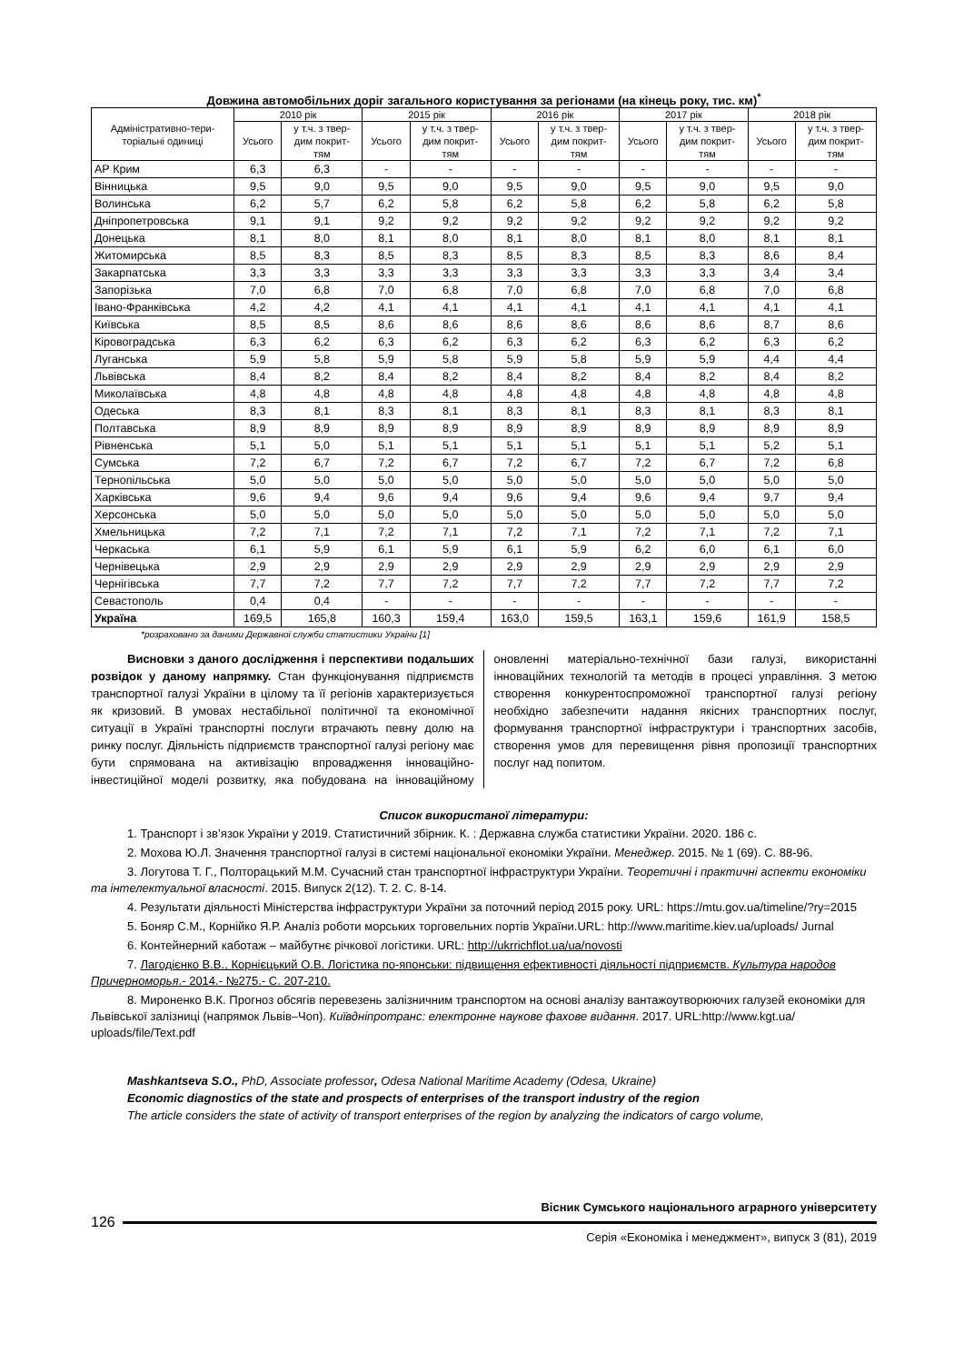Довжина автомобільних доріг загального користування за регіонами (на кінець року, тис. км)<sup>*</sup>
| Адміністративно-тери- торіальні одиниці | 2010 рік | | 2015 рік | | 2016 рік | | 2017 рік | | 2018 рік | |
| --- | --- | --- | --- | --- | --- | --- | --- | --- | --- | --- |
| | Усього | у т.ч. з твер- дим покрит- тям | Усього | у т.ч. з твер- дим покрит- тям | Усього | у т.ч. з твер- дим покрит- тям | Усього | у т.ч. з твер- дим покрит- тям | Усього | у т.ч. з твер- дим покрит- тям |
| АР Крим | 6,3 | 6,3 | - | - | - | - | - | - | - | - |
| Вінницька | 9,5 | 9,0 | 9,5 | 9,0 | 9,5 | 9,0 | 9,5 | 9,0 | 9,5 | 9,0 |
| Волинська | 6,2 | 5,7 | 6,2 | 5,8 | 6,2 | 5,8 | 6,2 | 5,8 | 6,2 | 5,8 |
| Дніпропетровська | 9,1 | 9,1 | 9,2 | 9,2 | 9,2 | 9,2 | 9,2 | 9,2 | 9,2 | 9,2 |
| Донецька | 8,1 | 8,0 | 8,1 | 8,0 | 8,1 | 8,0 | 8,1 | 8,0 | 8,1 | 8,1 |
| Житомирська | 8,5 | 8,3 | 8,5 | 8,3 | 8,5 | 8,3 | 8,5 | 8,3 | 8,6 | 8,4 |
| Закарпатська | 3,3 | 3,3 | 3,3 | 3,3 | 3,3 | 3,3 | 3,3 | 3,3 | 3,4 | 3,4 |
| Запорізька | 7,0 | 6,8 | 7,0 | 6,8 | 7,0 | 6,8 | 7,0 | 6,8 | 7,0 | 6,8 |
| Івано-Франківська | 4,2 | 4,2 | 4,1 | 4,1 | 4,1 | 4,1 | 4,1 | 4,1 | 4,1 | 4,1 |
| Київська | 8,5 | 8,5 | 8,6 | 8,6 | 8,6 | 8,6 | 8,6 | 8,6 | 8,7 | 8,6 |
| Кіровоградська | 6,3 | 6,2 | 6,3 | 6,2 | 6,3 | 6,2 | 6,3 | 6,2 | 6,3 | 6,2 |
| Луганська | 5,9 | 5,8 | 5,9 | 5,8 | 5,9 | 5,8 | 5,9 | 5,9 | 4,4 | 4,4 |
| Львівська | 8,4 | 8,2 | 8,4 | 8,2 | 8,4 | 8,2 | 8,4 | 8,2 | 8,4 | 8,2 |
| Миколаївська | 4,8 | 4,8 | 4,8 | 4,8 | 4,8 | 4,8 | 4,8 | 4,8 | 4,8 | 4,8 |
| Одеська | 8,3 | 8,1 | 8,3 | 8,1 | 8,3 | 8,1 | 8,3 | 8,1 | 8,3 | 8,1 |
| Полтавська | 8,9 | 8,9 | 8,9 | 8,9 | 8,9 | 8,9 | 8,9 | 8,9 | 8,9 | 8,9 |
| Рівненська | 5,1 | 5,0 | 5,1 | 5,1 | 5,1 | 5,1 | 5,1 | 5,1 | 5,2 | 5,1 |
| Сумська | 7,2 | 6,7 | 7,2 | 6,7 | 7,2 | 6,7 | 7,2 | 6,7 | 7,2 | 6,8 |
| Тернопільська | 5,0 | 5,0 | 5,0 | 5,0 | 5,0 | 5,0 | 5,0 | 5,0 | 5,0 | 5,0 |
| Харківська | 9,6 | 9,4 | 9,6 | 9,4 | 9,6 | 9,4 | 9,6 | 9,4 | 9,7 | 9,4 |
| Херсонська | 5,0 | 5,0 | 5,0 | 5,0 | 5,0 | 5,0 | 5,0 | 5,0 | 5,0 | 5,0 |
| Хмельницька | 7,2 | 7,1 | 7,2 | 7,1 | 7,2 | 7,1 | 7,2 | 7,1 | 7,2 | 7,1 |
| Черкаська | 6,1 | 5,9 | 6,1 | 5,9 | 6,1 | 5,9 | 6,2 | 6,0 | 6,1 | 6,0 |
| Чернівецька | 2,9 | 2,9 | 2,9 | 2,9 | 2,9 | 2,9 | 2,9 | 2,9 | 2,9 | 2,9 |
| Чернігівська | 7,7 | 7,2 | 7,7 | 7,2 | 7,7 | 7,2 | 7,7 | 7,2 | 7,7 | 7,2 |
| Севастополь | 0,4 | 0,4 | - | - | - | - | - | - | - | - |
| Україна | 169,5 | 165,8 | 160,3 | 159,4 | 163,0 | 159,5 | 163,1 | 159,6 | 161,9 | 158,5 |
*розраховано за даними Державної служби статистики України [1]
Висновки з даного дослідження і перспективи подальших розвідок у даному напрямку. Стан функціонування підприємств транспортної галузі України в цілому та її регіонів характеризується як кризовий. В умовах нестабільної політичної та економічної ситуації в Україні транспортні послуги втрачають певну долю на ринку послуг. Діяльність підприємств транспортної галузі регіону має бути спрямована на активізацію впровадження інноваційно-інвестиційної моделі розвитку, яка побудована на інноваційному оновленні матеріально-технічної бази галузі, використанні інноваційних технологій та методів в процесі управління. З метою створення конкурентоспроможної транспортної галузі регіону необхідно забезпечити надання якісних транспортних послуг, формування транспортної інфраструктури і транспортних засобів, створення умов для перевищення рівня пропозиції транспортних послуг над попитом.
Список використаної літератури:
1. Транспорт і зв’язок України у 2019. Статистичний збірник. К. : Державна служба статистики України. 2020. 186 с.
2. Мохова Ю.Л. Значення транспортної галузі в системі національної економіки України. Менеджер. 2015. № 1 (69). С. 88-96.
3. Логутова Т. Г., Полторацький М.М. Сучасний стан транспортної інфраструктури України. Теоретичні і практичні аспекти економіки та інтелектуальної власності. 2015. Випуск 2(12). Т. 2. С. 8-14.
4. Результати діяльності Міністерства інфраструктури України за поточний період 2015 року. URL: https://mtu.gov.ua/timeline/?ry=2015
5. Боняр С.М., Корнійко Я.Р. Аналіз роботи морських торговельних портів України.URL: http://www.maritime.kiev.ua/uploads/ Jurnal
6. Контейнерний каботаж – майбутнє річкової логістики. URL: http://ukrrichflot.ua/ua/novosti
7. Лагодієнко В.В., Корнієцький О.В. Логістика по-японськи: підвищення ефективності діяльності підприємств. Культура народов Причерноморья.- 2014.- №275.- С. 207-210.
8. Мироненко В.К. Прогноз обсягів перевезень залізничним транспортом на основі аналізу вантажоутворюючих галузей економіки для Львівської залізниці (напрямок Львів–Чоп). Київдніпротранс: електронне наукове фахове видання. 2017. URL:http://www.kgt.ua/ uploads/file/Text.pdf
Mashkantseva S.O., PhD, Associate professor, Odesa National Maritime Academy (Odesa, Ukraine)
Economic diagnostics of the state and prospects of enterprises of the transport industry of the region
The article considers the state of activity of transport enterprises of the region by analyzing the indicators of cargo volume,
Вісник Сумського національного аграрного університету
126
Серія «Економіка і менеджмент», випуск 3 (81), 2019